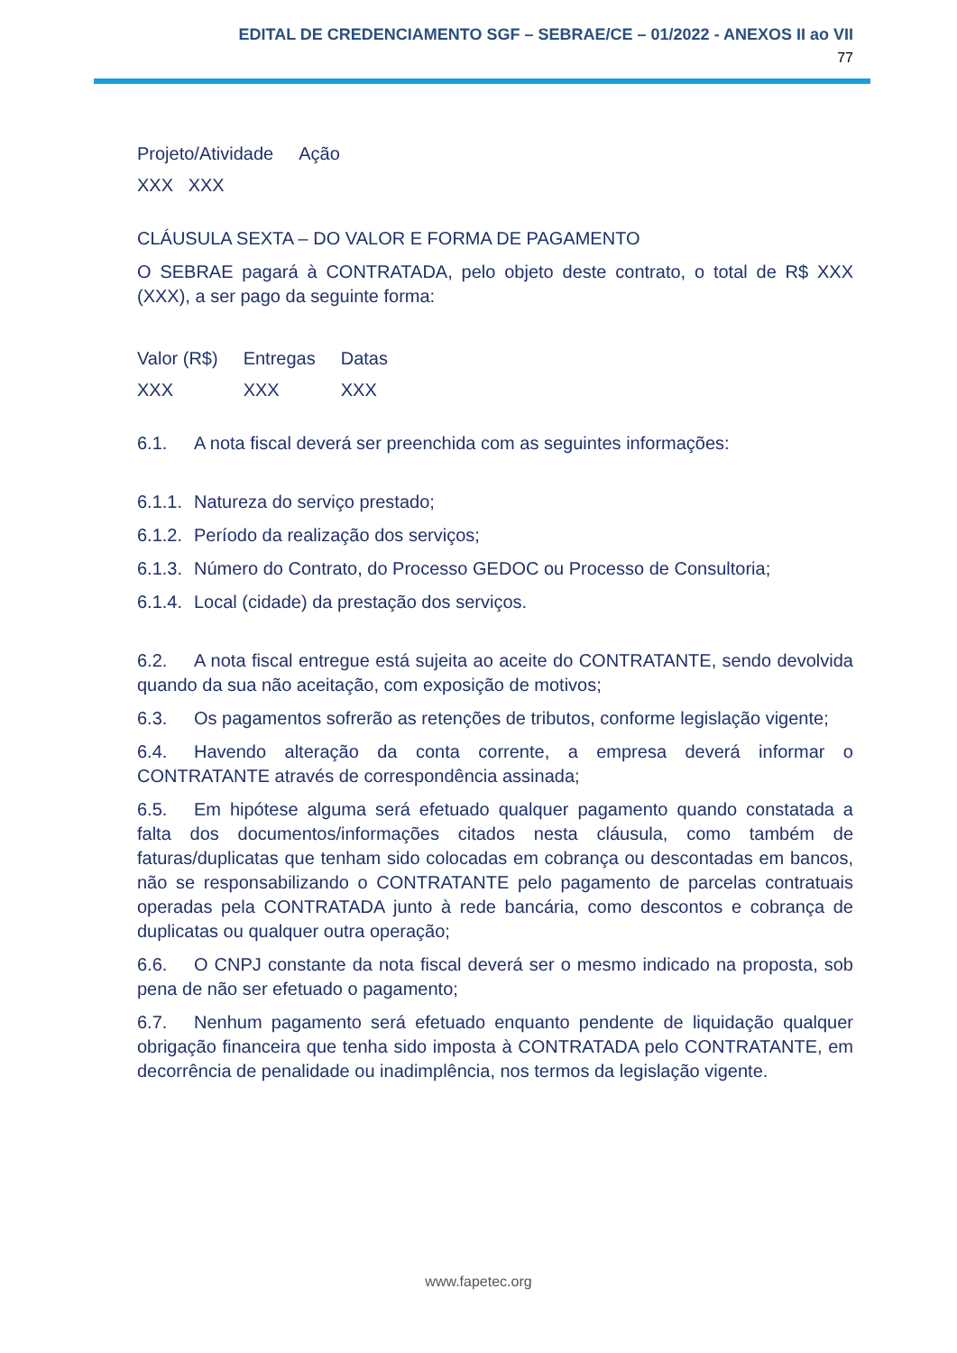EDITAL DE CREDENCIAMENTO SGF – SEBRAE/CE – 01/2022 - ANEXOS II ao VII
77
| Projeto/Atividade | Ação |
| XXX XXX | |
CLÁUSULA SEXTA – DO VALOR E FORMA DE PAGAMENTO
O SEBRAE pagará à CONTRATADA, pelo objeto deste contrato, o total de R$ XXX (XXX), a ser pago da seguinte forma:
| Valor (R$) | Entregas | Datas |
| XXX | XXX | XXX |
6.1. A nota fiscal deverá ser preenchida com as seguintes informações:
6.1.1. Natureza do serviço prestado;
6.1.2. Período da realização dos serviços;
6.1.3. Número do Contrato, do Processo GEDOC ou Processo de Consultoria;
6.1.4. Local (cidade) da prestação dos serviços.
6.2. A nota fiscal entregue está sujeita ao aceite do CONTRATANTE, sendo devolvida quando da sua não aceitação, com exposição de motivos;
6.3. Os pagamentos sofrerão as retenções de tributos, conforme legislação vigente;
6.4. Havendo alteração da conta corrente, a empresa deverá informar o CONTRATANTE através de correspondência assinada;
6.5. Em hipótese alguma será efetuado qualquer pagamento quando constatada a falta dos documentos/informações citados nesta cláusula, como também de faturas/duplicatas que tenham sido colocadas em cobrança ou descontadas em bancos, não se responsabilizando o CONTRATANTE pelo pagamento de parcelas contratuais operadas pela CONTRATADA junto à rede bancária, como descontos e cobrança de duplicatas ou qualquer outra operação;
6.6. O CNPJ constante da nota fiscal deverá ser o mesmo indicado na proposta, sob pena de não ser efetuado o pagamento;
6.7. Nenhum pagamento será efetuado enquanto pendente de liquidação qualquer obrigação financeira que tenha sido imposta à CONTRATADA pelo CONTRATANTE, em decorrência de penalidade ou inadimplência, nos termos da legislação vigente.
www.fapetec.org